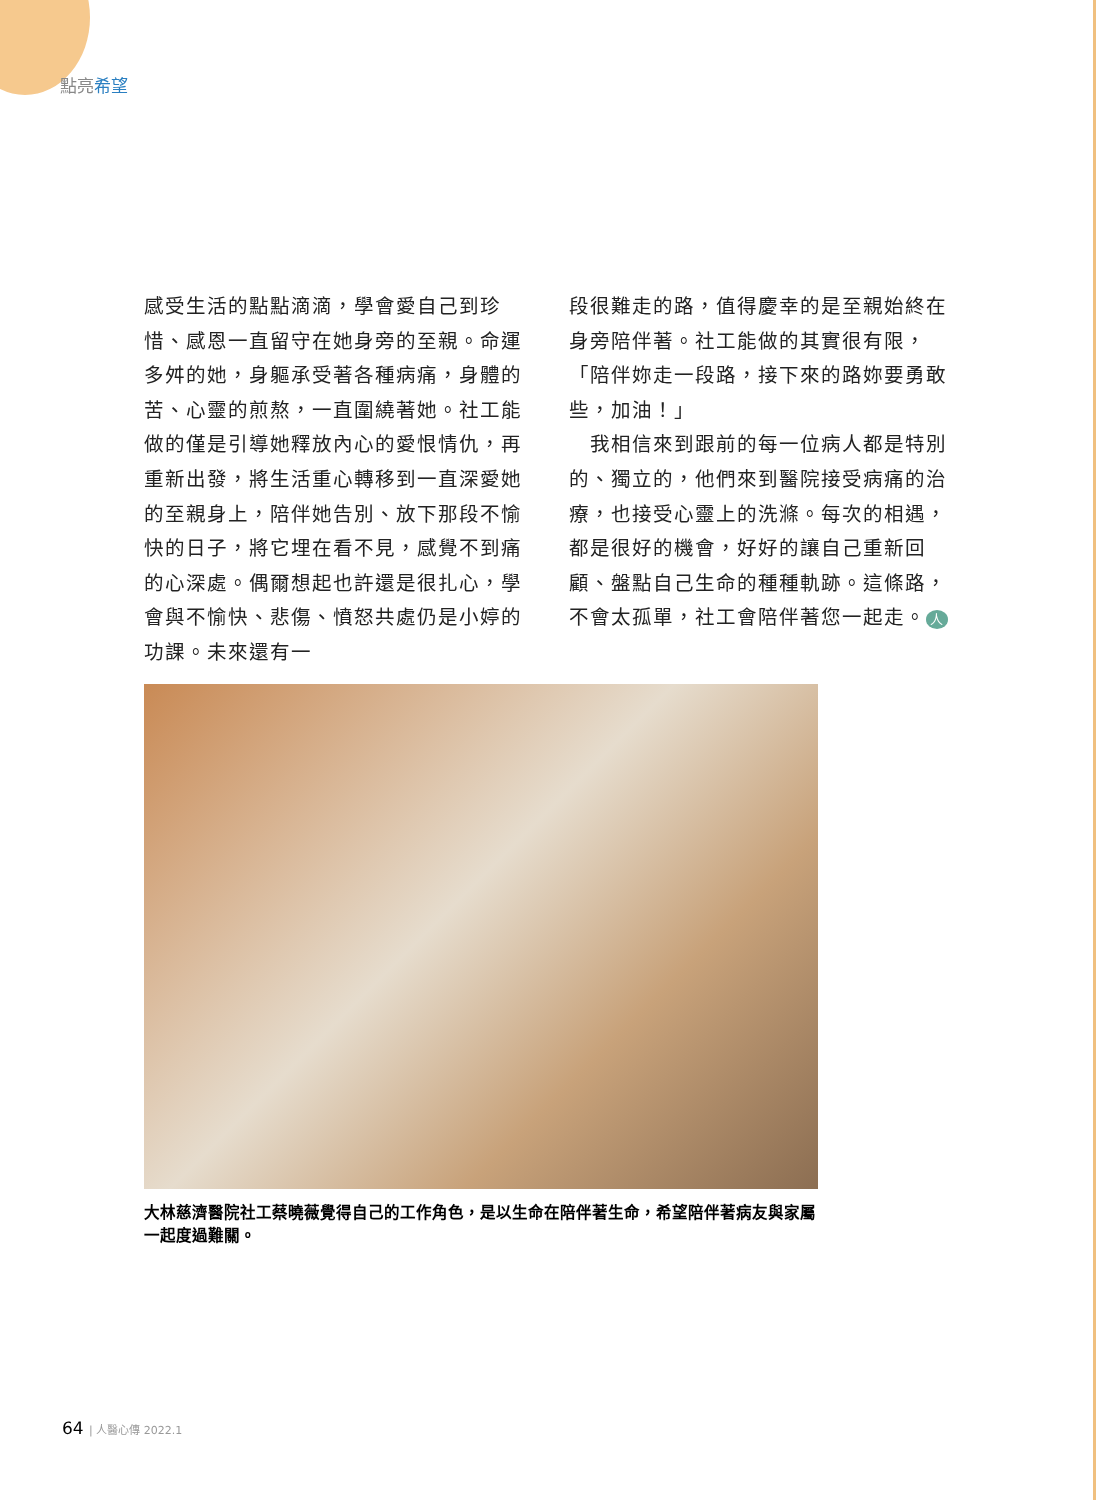點亮希望
感受生活的點點滴滴，學會愛自己到珍惜、感恩一直留守在她身旁的至親。命運多舛的她，身軀承受著各種病痛，身體的苦、心靈的煎熬，一直圍繞著她。社工能做的僅是引導她釋放內心的愛恨情仇，再重新出發，將生活重心轉移到一直深愛她的至親身上，陪伴她告別、放下那段不愉快的日子，將它埋在看不見，感覺不到痛的心深處。偶爾想起也許還是很扎心，學會與不愉快、悲傷、憤怒共處仍是小婷的功課。未來還有一
段很難走的路，值得慶幸的是至親始終在身旁陪伴著。社工能做的其實很有限，「陪伴妳走一段路，接下來的路妳要勇敢些，加油！」
　我相信來到跟前的每一位病人都是特別的、獨立的，他們來到醫院接受病痛的治療，也接受心靈上的洗滌。每次的相遇，都是很好的機會，好好的讓自己重新回顧、盤點自己生命的種種軌跡。這條路，不會太孤單，社工會陪伴著您一起走。 人
大林慈濟醫院社工蔡曉薇覺得自己的工作角色，是以生命在陪伴著生命，希望陪伴著病友與家屬一起度過難關。
64 | 人醫心傳 2022.1